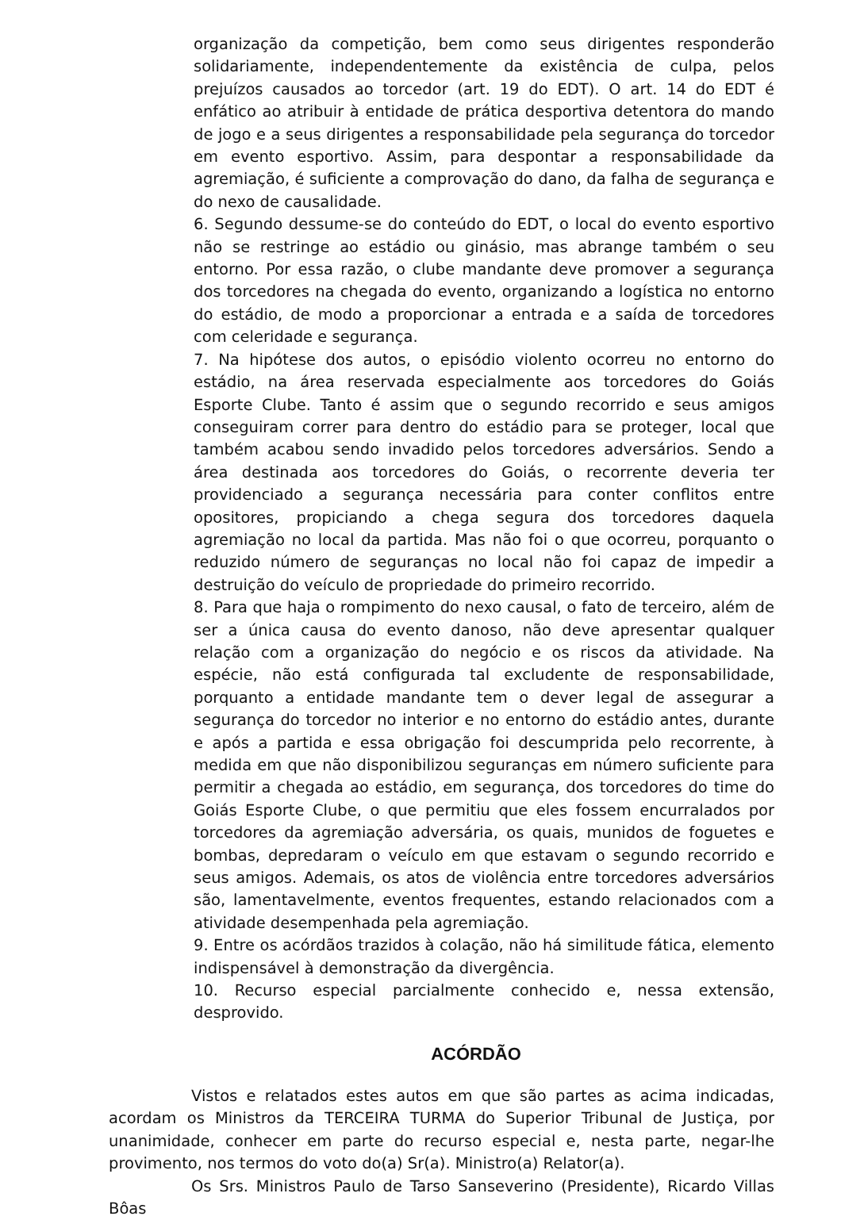organização da competição, bem como seus dirigentes responderão solidariamente, independentemente da existência de culpa, pelos prejuízos causados ao torcedor (art. 19 do EDT). O art. 14 do EDT é enfático ao atribuir à entidade de prática desportiva detentora do mando de jogo e a seus dirigentes a responsabilidade pela segurança do torcedor em evento esportivo. Assim, para despontar a responsabilidade da agremiação, é suficiente a comprovação do dano, da falha de segurança e do nexo de causalidade.
6. Segundo dessume-se do conteúdo do EDT, o local do evento esportivo não se restringe ao estádio ou ginásio, mas abrange também o seu entorno. Por essa razão, o clube mandante deve promover a segurança dos torcedores na chegada do evento, organizando a logística no entorno do estádio, de modo a proporcionar a entrada e a saída de torcedores com celeridade e segurança.
7. Na hipótese dos autos, o episódio violento ocorreu no entorno do estádio, na área reservada especialmente aos torcedores do Goiás Esporte Clube. Tanto é assim que o segundo recorrido e seus amigos conseguiram correr para dentro do estádio para se proteger, local que também acabou sendo invadido pelos torcedores adversários. Sendo a área destinada aos torcedores do Goiás, o recorrente deveria ter providenciado a segurança necessária para conter conflitos entre opositores, propiciando a chega segura dos torcedores daquela agremiação no local da partida. Mas não foi o que ocorreu, porquanto o reduzido número de seguranças no local não foi capaz de impedir a destruição do veículo de propriedade do primeiro recorrido.
8. Para que haja o rompimento do nexo causal, o fato de terceiro, além de ser a única causa do evento danoso, não deve apresentar qualquer relação com a organização do negócio e os riscos da atividade. Na espécie, não está configurada tal excludente de responsabilidade, porquanto a entidade mandante tem o dever legal de assegurar a segurança do torcedor no interior e no entorno do estádio antes, durante e após a partida e essa obrigação foi descumprida pelo recorrente, à medida em que não disponibilizou seguranças em número suficiente para permitir a chegada ao estádio, em segurança, dos torcedores do time do Goiás Esporte Clube, o que permitiu que eles fossem encurralados por torcedores da agremiação adversária, os quais, munidos de foguetes e bombas, depredaram o veículo em que estavam o segundo recorrido e seus amigos. Ademais, os atos de violência entre torcedores adversários são, lamentavelmente, eventos frequentes, estando relacionados com a atividade desempenhada pela agremiação.
9. Entre os acórdãos trazidos à colação, não há similitude fática, elemento indispensável à demonstração da divergência.
10. Recurso especial parcialmente conhecido e, nessa extensão, desprovido.
ACÓRDÃO
Vistos e relatados estes autos em que são partes as acima indicadas, acordam os Ministros da TERCEIRA TURMA do Superior Tribunal de Justiça, por unanimidade, conhecer em parte do recurso especial e, nesta parte, negar-lhe provimento, nos termos do voto do(a) Sr(a). Ministro(a) Relator(a).
Os Srs. Ministros Paulo de Tarso Sanseverino (Presidente), Ricardo Villas Bôas